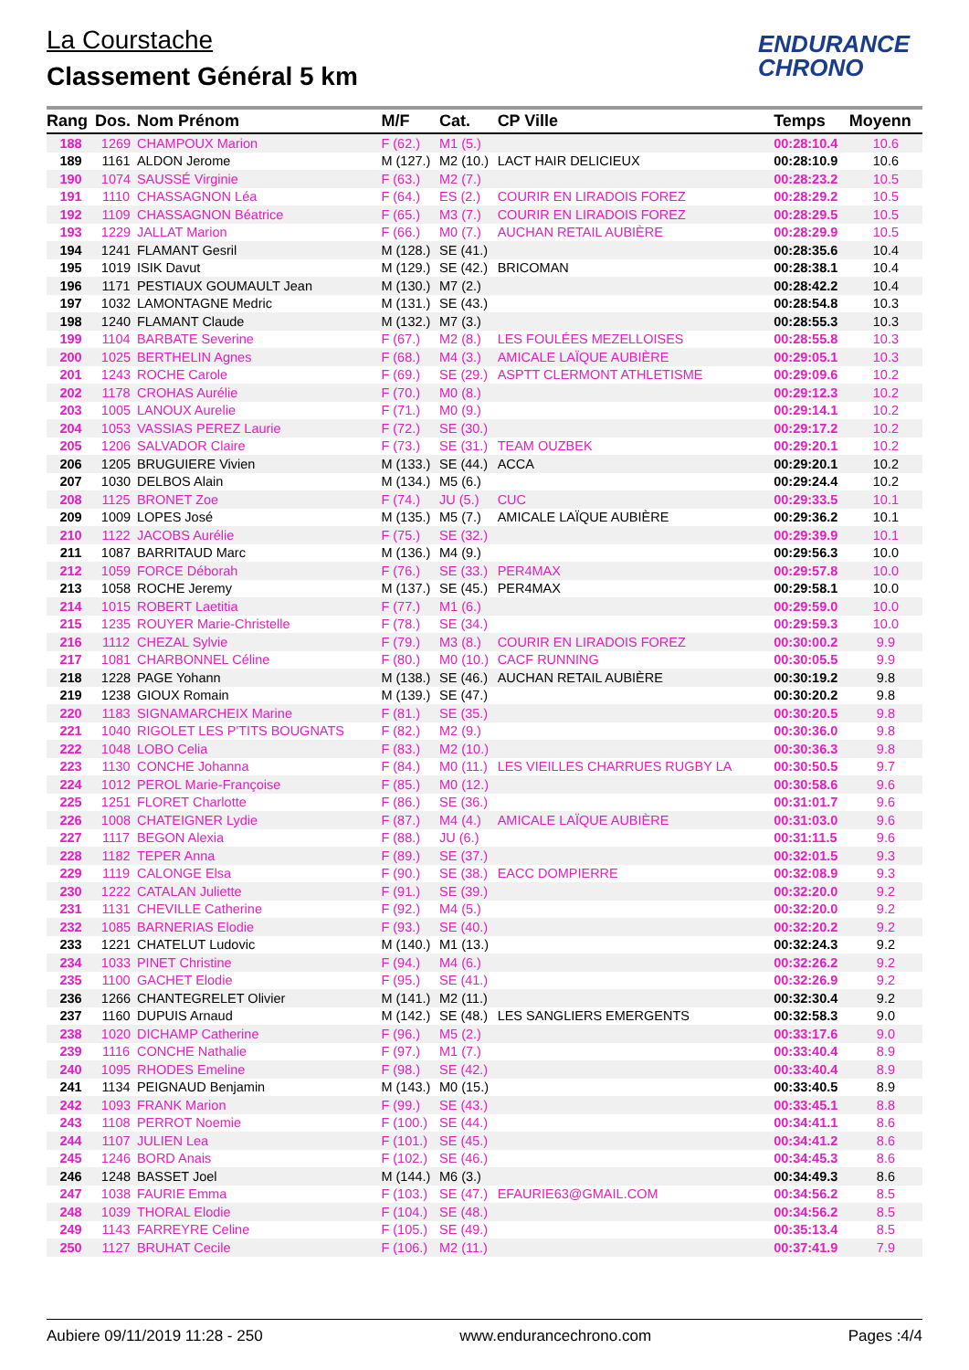La Courstache
Classement Général 5 km
ENDURANCE
CHRONO
| Rang | Dos. | Nom Prénom | M/F | Cat. | CP Ville | | Temps | Moyenn |
| --- | --- | --- | --- | --- | --- | --- | --- | --- |
| 188 | 1269 | CHAMPOUX Marion | F (62.) | M1 (5.) | | | 00:28:10.4 | 10.6 |
| 189 | 1161 | ALDON Jerome | M (127.) | M2 (10.) | LACT HAIR DELICIEUX | | 00:28:10.9 | 10.6 |
| 190 | 1074 | SAUSSÉ Virginie | F (63.) | M2 (7.) | | | 00:28:23.2 | 10.5 |
| 191 | 1110 | CHASSAGNON Léa | F (64.) | ES (2.) | COURIR EN LIRADOIS FOREZ | | 00:28:29.2 | 10.5 |
| 192 | 1109 | CHASSAGNON Béatrice | F (65.) | M3 (7.) | COURIR EN LIRADOIS FOREZ | | 00:28:29.5 | 10.5 |
| 193 | 1229 | JALLAT Marion | F (66.) | M0 (7.) | AUCHAN RETAIL AUBIÈRE | | 00:28:29.9 | 10.5 |
| 194 | 1241 | FLAMANT Gesril | M (128.) | SE (41.) | | | 00:28:35.6 | 10.4 |
| 195 | 1019 | ISIK Davut | M (129.) | SE (42.) | BRICOMAN | | 00:28:38.1 | 10.4 |
| 196 | 1171 | PESTIAUX GOUMAULT Jean | M (130.) | M7 (2.) | | | 00:28:42.2 | 10.4 |
| 197 | 1032 | LAMONTAGNE Medric | M (131.) | SE (43.) | | | 00:28:54.8 | 10.3 |
| 198 | 1240 | FLAMANT Claude | M (132.) | M7 (3.) | | | 00:28:55.3 | 10.3 |
| 199 | 1104 | BARBATE Severine | F (67.) | M2 (8.) | LES FOULÉES MEZELLOISES | | 00:28:55.8 | 10.3 |
| 200 | 1025 | BERTHELIN Agnes | F (68.) | M4 (3.) | AMICALE LAÏQUE AUBIÈRE | | 00:29:05.1 | 10.3 |
| 201 | 1243 | ROCHE Carole | F (69.) | SE (29.) | ASPTT CLERMONT ATHLETISME | | 00:29:09.6 | 10.2 |
| 202 | 1178 | CROHAS Aurélie | F (70.) | M0 (8.) | | | 00:29:12.3 | 10.2 |
| 203 | 1005 | LANOUX Aurelie | F (71.) | M0 (9.) | | | 00:29:14.1 | 10.2 |
| 204 | 1053 | VASSIAS PEREZ Laurie | F (72.) | SE (30.) | | | 00:29:17.2 | 10.2 |
| 205 | 1206 | SALVADOR Claire | F (73.) | SE (31.) | TEAM OUZBEK | | 00:29:20.1 | 10.2 |
| 206 | 1205 | BRUGUIERE Vivien | M (133.) | SE (44.) | ACCA | | 00:29:20.1 | 10.2 |
| 207 | 1030 | DELBOS Alain | M (134.) | M5 (6.) | | | 00:29:24.4 | 10.2 |
| 208 | 1125 | BRONET Zoe | F (74.) | JU (5.) | CUC | | 00:29:33.5 | 10.1 |
| 209 | 1009 | LOPES José | M (135.) | M5 (7.) | AMICALE LAÏQUE AUBIÈRE | | 00:29:36.2 | 10.1 |
| 210 | 1122 | JACOBS Aurélie | F (75.) | SE (32.) | | | 00:29:39.9 | 10.1 |
| 211 | 1087 | BARRITAUD Marc | M (136.) | M4 (9.) | | | 00:29:56.3 | 10.0 |
| 212 | 1059 | FORCE Déborah | F (76.) | SE (33.) | PER4MAX | | 00:29:57.8 | 10.0 |
| 213 | 1058 | ROCHE Jeremy | M (137.) | SE (45.) | PER4MAX | | 00:29:58.1 | 10.0 |
| 214 | 1015 | ROBERT Laetitia | F (77.) | M1 (6.) | | | 00:29:59.0 | 10.0 |
| 215 | 1235 | ROUYER Marie-Christelle | F (78.) | SE (34.) | | | 00:29:59.3 | 10.0 |
| 216 | 1112 | CHEZAL Sylvie | F (79.) | M3 (8.) | COURIR EN LIRADOIS FOREZ | | 00:30:00.2 | 9.9 |
| 217 | 1081 | CHARBONNEL Céline | F (80.) | M0 (10.) | CACF RUNNING | | 00:30:05.5 | 9.9 |
| 218 | 1228 | PAGE Yohann | M (138.) | SE (46.) | AUCHAN RETAIL AUBIÈRE | | 00:30:19.2 | 9.8 |
| 219 | 1238 | GIOUX Romain | M (139.) | SE (47.) | | | 00:30:20.2 | 9.8 |
| 220 | 1183 | SIGNAMARCHEIX Marine | F (81.) | SE (35.) | | | 00:30:20.5 | 9.8 |
| 221 | 1040 | RIGOLET LES P'TITS BOUGNATS | F (82.) | M2 (9.) | | | 00:30:36.0 | 9.8 |
| 222 | 1048 | LOBO Celia | F (83.) | M2 (10.) | | | 00:30:36.3 | 9.8 |
| 223 | 1130 | CONCHE Johanna | F (84.) | M0 (11.) | LES VIEILLES CHARRUES RUGBY LA | | 00:30:50.5 | 9.7 |
| 224 | 1012 | PEROL Marie-Françoise | F (85.) | M0 (12.) | | | 00:30:58.6 | 9.6 |
| 225 | 1251 | FLORET Charlotte | F (86.) | SE (36.) | | | 00:31:01.7 | 9.6 |
| 226 | 1008 | CHATEIGNER Lydie | F (87.) | M4 (4.) | AMICALE LAÏQUE AUBIÈRE | | 00:31:03.0 | 9.6 |
| 227 | 1117 | BEGON Alexia | F (88.) | JU (6.) | | | 00:31:11.5 | 9.6 |
| 228 | 1182 | TEPER Anna | F (89.) | SE (37.) | | | 00:32:01.5 | 9.3 |
| 229 | 1119 | CALONGE Elsa | F (90.) | SE (38.) | EACC DOMPIERRE | | 00:32:08.9 | 9.3 |
| 230 | 1222 | CATALAN Juliette | F (91.) | SE (39.) | | | 00:32:20.0 | 9.2 |
| 231 | 1131 | CHEVILLE Catherine | F (92.) | M4 (5.) | | | 00:32:20.0 | 9.2 |
| 232 | 1085 | BARNERIAS Elodie | F (93.) | SE (40.) | | | 00:32:20.2 | 9.2 |
| 233 | 1221 | CHATELUT Ludovic | M (140.) | M1 (13.) | | | 00:32:24.3 | 9.2 |
| 234 | 1033 | PINET Christine | F (94.) | M4 (6.) | | | 00:32:26.2 | 9.2 |
| 235 | 1100 | GACHET Elodie | F (95.) | SE (41.) | | | 00:32:26.9 | 9.2 |
| 236 | 1266 | CHANTEGRELET Olivier | M (141.) | M2 (11.) | | | 00:32:30.4 | 9.2 |
| 237 | 1160 | DUPUIS Arnaud | M (142.) | SE (48.) | LES SANGLIERS EMERGENTS | | 00:32:58.3 | 9.0 |
| 238 | 1020 | DICHAMP Catherine | F (96.) | M5 (2.) | | | 00:33:17.6 | 9.0 |
| 239 | 1116 | CONCHE Nathalie | F (97.) | M1 (7.) | | | 00:33:40.4 | 8.9 |
| 240 | 1095 | RHODES Emeline | F (98.) | SE (42.) | | | 00:33:40.4 | 8.9 |
| 241 | 1134 | PEIGNAUD Benjamin | M (143.) | M0 (15.) | | | 00:33:40.5 | 8.9 |
| 242 | 1093 | FRANK Marion | F (99.) | SE (43.) | | | 00:33:45.1 | 8.8 |
| 243 | 1108 | PERROT Noemie | F (100.) | SE (44.) | | | 00:34:41.1 | 8.6 |
| 244 | 1107 | JULIEN Lea | F (101.) | SE (45.) | | | 00:34:41.2 | 8.6 |
| 245 | 1246 | BORD Anais | F (102.) | SE (46.) | | | 00:34:45.3 | 8.6 |
| 246 | 1248 | BASSET Joel | M (144.) | M6 (3.) | | | 00:34:49.3 | 8.6 |
| 247 | 1038 | FAURIE Emma | F (103.) | SE (47.) | EFAURIE63@GMAIL.COM | | 00:34:56.2 | 8.5 |
| 248 | 1039 | THORAL Elodie | F (104.) | SE (48.) | | | 00:34:56.2 | 8.5 |
| 249 | 1143 | FARREYRE Celine | F (105.) | SE (49.) | | | 00:35:13.4 | 8.5 |
| 250 | 1127 | BRUHAT Cecile | F (106.) | M2 (11.) | | | 00:37:41.9 | 7.9 |
Aubiere 09/11/2019 11:28 - 250 www.endurancechrono.com Pages :4/4